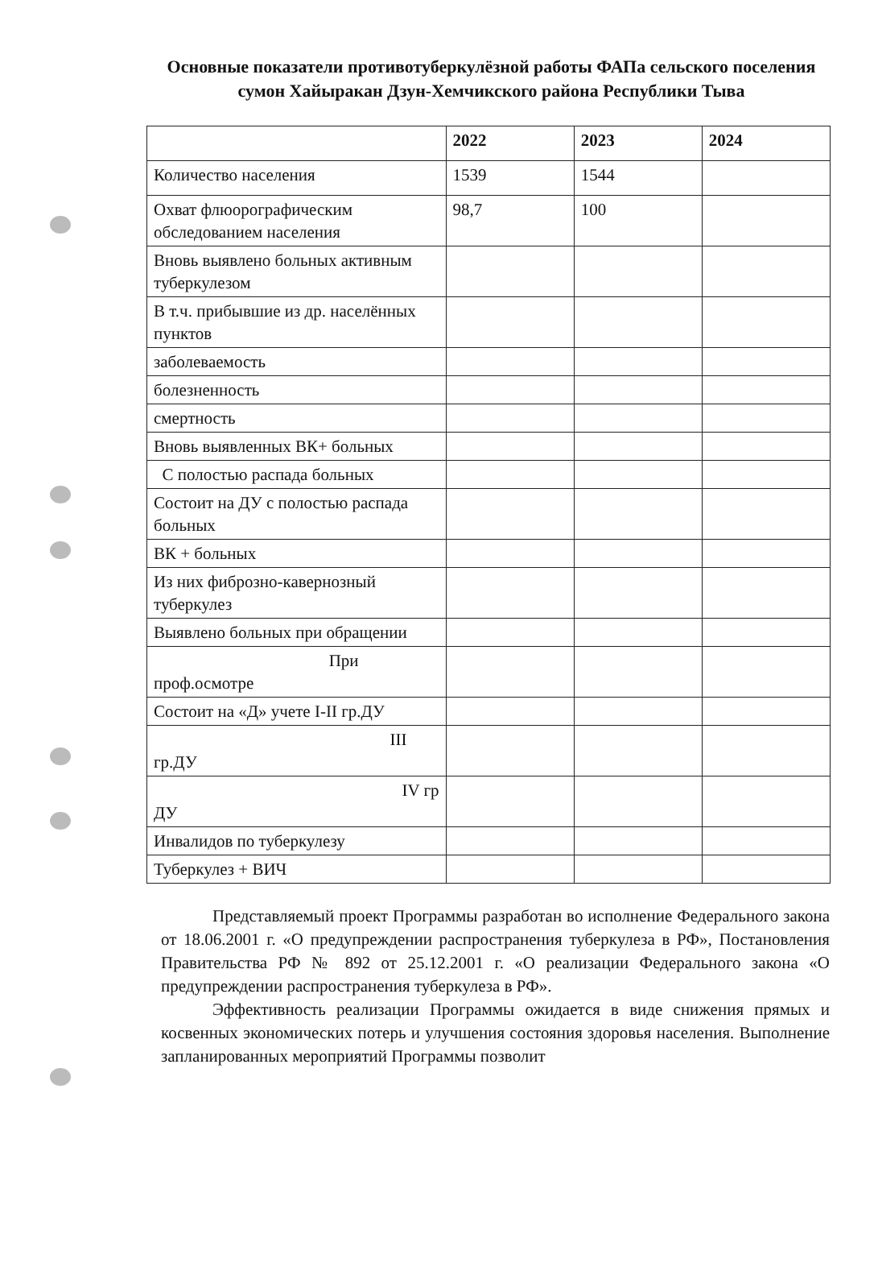Основные показатели противотуберкулёзной работы ФАПа сельского поселения сумон Хайыракан Дзун-Хемчикского района Республики Тыва
| | 2022 | 2023 | 2024 |
| --- | --- | --- | --- |
| Количество населения | 1539 | 1544 | |
| Охват флюорографическим обследованием населения | 98,7 | 100 | |
| Вновь выявлено больных активным туберкулезом | | | |
| В т.ч. прибывшие из др. населённых пунктов | | | |
| заболеваемость | | | |
| болезненность | | | |
| смертность | | | |
| Вновь выявленных ВК+ больных | | | |
| С полостью распада больных | | | |
| Состоит на ДУ с полостью распада больных | | | |
| ВК + больных | | | |
| Из них фиброзно-кавернозный туберкулез | | | |
| Выявлено больных при обращении | | | |
| При проф.осмотре | | | |
| Состоит на «Д» учете I-II гр.ДУ | | | |
| III гр.ДУ | | | |
| IV гр ДУ | | | |
| Инвалидов по туберкулезу | | | |
| Туберкулез + ВИЧ | | | |
Представляемый проект Программы разработан во исполнение Федерального закона от 18.06.2001 г. «О предупреждении распространения туберкулеза в РФ», Постановления Правительства РФ № 892 от 25.12.2001 г. «О реализации Федерального закона «О предупреждении распространения туберкулеза в РФ».
Эффективность реализации Программы ожидается в виде снижения прямых и косвенных экономических потерь и улучшения состояния здоровья населения. Выполнение запланированных мероприятий Программы позволит